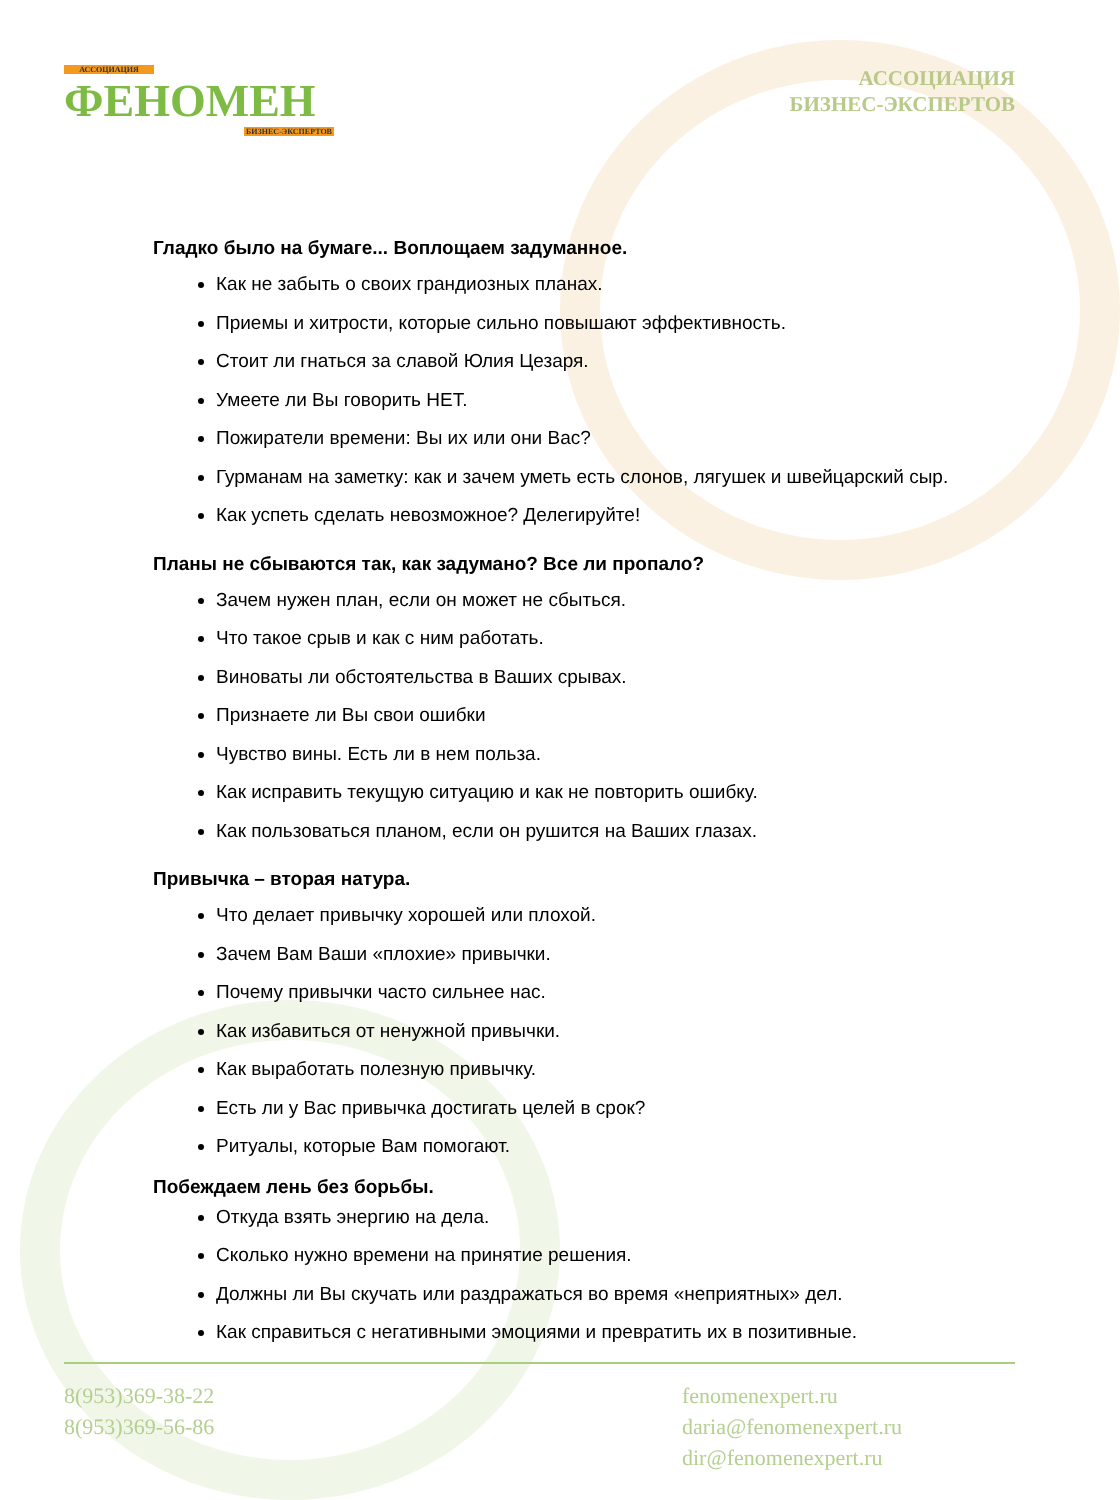АССОЦИАЦИЯ
ФЕНОМЕН
БИЗНЕС-ЭКСПЕРТОВ
АССОЦИАЦИЯ
БИЗНЕС-ЭКСПЕРТОВ
Гладко было на бумаге... Воплощаем задуманное.
Как не забыть о своих грандиозных планах.
Приемы и хитрости, которые сильно повышают эффективность.
Стоит ли гнаться за славой Юлия Цезаря.
Умеете ли Вы говорить НЕТ.
Пожиратели времени: Вы их или они Вас?
Гурманам на заметку: как и зачем уметь есть слонов, лягушек и швейцарский сыр.
Как успеть сделать невозможное? Делегируйте!
Планы не сбываются так, как задумано? Все ли пропало?
Зачем нужен план, если он может не сбыться.
Что такое срыв и как с ним работать.
Виноваты ли обстоятельства в Ваших срывах.
Признаете ли Вы свои ошибки
Чувство вины. Есть ли в нем польза.
Как исправить текущую ситуацию и как не повторить ошибку.
Как пользоваться планом, если он рушится на Ваших глазах.
Привычка – вторая натура.
Что делает привычку хорошей или плохой.
Зачем Вам Ваши «плохие» привычки.
Почему привычки часто сильнее нас.
Как избавиться от ненужной привычки.
Как выработать полезную привычку.
Есть ли у Вас привычка достигать целей в срок?
Ритуалы, которые Вам помогают.
Побеждаем лень без борьбы.
Откуда взять энергию на дела.
Сколько нужно времени на принятие решения.
Должны ли Вы скучать или раздражаться во время «неприятных» дел.
Как справиться с негативными эмоциями и превратить их в позитивные.
8(953)369-38-22
8(953)369-56-86
fenomenexpert.ru
daria@fenomenexpert.ru
dir@fenomenexpert.ru